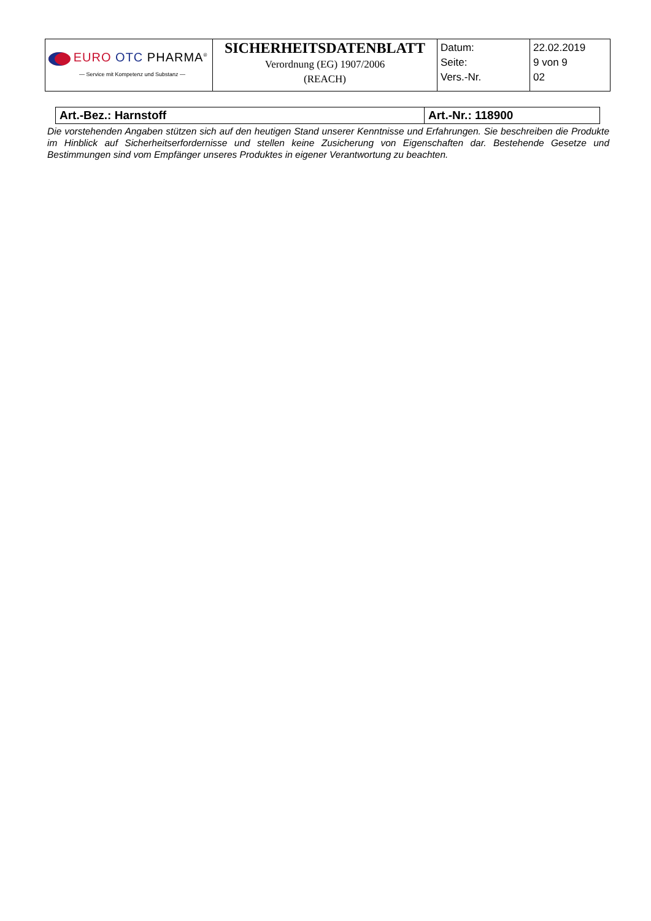| EURO OTC PHARMA<sup>®</sup> — Service mit Kompetenz und Substanz — | SICHERHEITSDATENBLATT Verordnung (EG) 1907/2006 (REACH) | Datum: Seite: Vers.-Nr. | 22.02.2019 9 von 9 02 |
| Art.-Bez.: Harnstoff | Art.-Nr.: 118900 |
Die vorstehenden Angaben stützen sich auf den heutigen Stand unserer Kenntnisse und Erfahrungen. Sie beschreiben die Produkte im Hinblick auf Sicherheitserfordernisse und stellen keine Zusicherung von Eigenschaften dar. Bestehende Gesetze und Bestimmungen sind vom Empfänger unseres Produktes in eigener Verantwortung zu beachten.